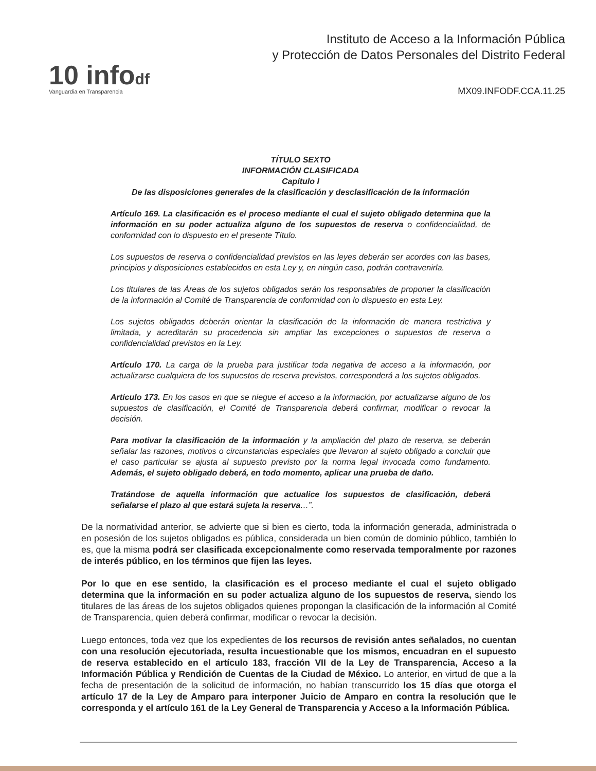10 infodf
Vanguardia en Transparencia
Instituto de Acceso a la Información Pública
y Protección de Datos Personales del Distrito Federal
MX09.INFODF.CCA.11.25
TÍTULO SEXTO
INFORMACIÓN CLASIFICADA
Capítulo I
De las disposiciones generales de la clasificación y desclasificación de la información
Artículo 169. La clasificación es el proceso mediante el cual el sujeto obligado determina que la información en su poder actualiza alguno de los supuestos de reserva o confidencialidad, de conformidad con lo dispuesto en el presente Título.
Los supuestos de reserva o confidencialidad previstos en las leyes deberán ser acordes con las bases, principios y disposiciones establecidos en esta Ley y, en ningún caso, podrán contravenirla.
Los titulares de las Áreas de los sujetos obligados serán los responsables de proponer la clasificación de la información al Comité de Transparencia de conformidad con lo dispuesto en esta Ley.
Los sujetos obligados deberán orientar la clasificación de la información de manera restrictiva y limitada, y acreditarán su procedencia sin ampliar las excepciones o supuestos de reserva o confidencialidad previstos en la Ley.
Artículo 170. La carga de la prueba para justificar toda negativa de acceso a la información, por actualizarse cualquiera de los supuestos de reserva previstos, corresponderá a los sujetos obligados.
Artículo 173. En los casos en que se niegue el acceso a la información, por actualizarse alguno de los supuestos de clasificación, el Comité de Transparencia deberá confirmar, modificar o revocar la decisión.
Para motivar la clasificación de la información y la ampliación del plazo de reserva, se deberán señalar las razones, motivos o circunstancias especiales que llevaron al sujeto obligado a concluir que el caso particular se ajusta al supuesto previsto por la norma legal invocada como fundamento. Además, el sujeto obligado deberá, en todo momento, aplicar una prueba de daño.
Tratándose de aquella información que actualice los supuestos de clasificación, deberá señalarse el plazo al que estará sujeta la reserva…”.
De la normatividad anterior, se advierte que si bien es cierto, toda la información generada, administrada o en posesión de los sujetos obligados es pública, considerada un bien común de dominio público, también lo es, que la misma podrá ser clasificada excepcionalmente como reservada temporalmente por razones de interés público, en los términos que fijen las leyes.
Por lo que en ese sentido, la clasificación es el proceso mediante el cual el sujeto obligado determina que la información en su poder actualiza alguno de los supuestos de reserva, siendo los titulares de las áreas de los sujetos obligados quienes propongan la clasificación de la información al Comité de Transparencia, quien deberá confirmar, modificar o revocar la decisión.
Luego entonces, toda vez que los expedientes de los recursos de revisión antes señalados, no cuentan con una resolución ejecutoriada, resulta incuestionable que los mismos, encuadran en el supuesto de reserva establecido en el artículo 183, fracción VII de la Ley de Transparencia, Acceso a la Información Pública y Rendición de Cuentas de la Ciudad de México. Lo anterior, en virtud de que a la fecha de presentación de la solicitud de información, no habían transcurrido los 15 días que otorga el artículo 17 de la Ley de Amparo para interponer Juicio de Amparo en contra la resolución que le corresponda y el artículo 161 de la Ley General de Transparencia y Acceso a la Información Pública.